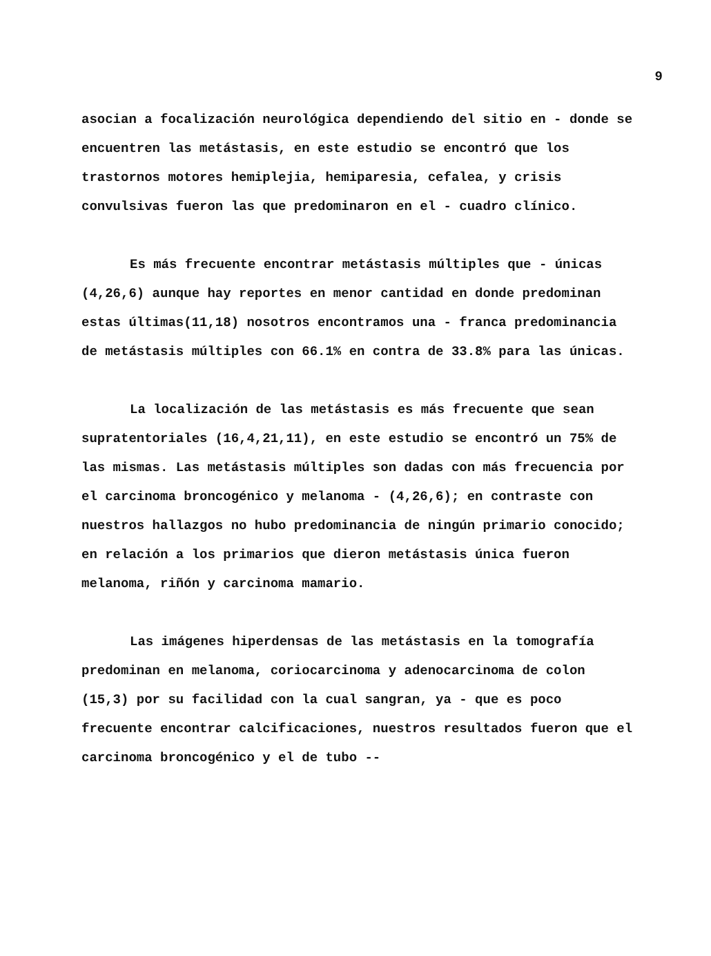9
asocian a focalización neurológica dependiendo del sitio en - donde se encuentren las metástasis, en este estudio se encontró que los trastornos motores hemiplejia, hemiparesia, cefalea, y crisis convulsivas fueron las que predominaron en el - cuadro clínico.
Es más frecuente encontrar metástasis múltiples que - únicas (4,26,6) aunque hay reportes en menor cantidad en donde predominan estas últimas(11,18) nosotros encontramos una - franca predominancia de metástasis múltiples con 66.1% en contra de 33.8% para las únicas.
La localización de las metástasis es más frecuente que sean supratentoriales (16,4,21,11), en este estudio se encontró un 75% de las mismas. Las metástasis múltiples son dadas con más frecuencia por el carcinoma broncogénico y melanoma - (4,26,6); en contraste con nuestros hallazgos no hubo predominancia de ningún primario conocido; en relación a los primarios que dieron metástasis única fueron melanoma, riñón y carcinoma mamario.
Las imágenes hiperdensas de las metástasis en la tomografía predominan en melanoma, coriocarcinoma y adenocarcinoma de colon (15,3) por su facilidad con la cual sangran, ya - que es poco frecuente encontrar calcificaciones, nuestros resultados fueron que el carcinoma broncogénico y el de tubo --